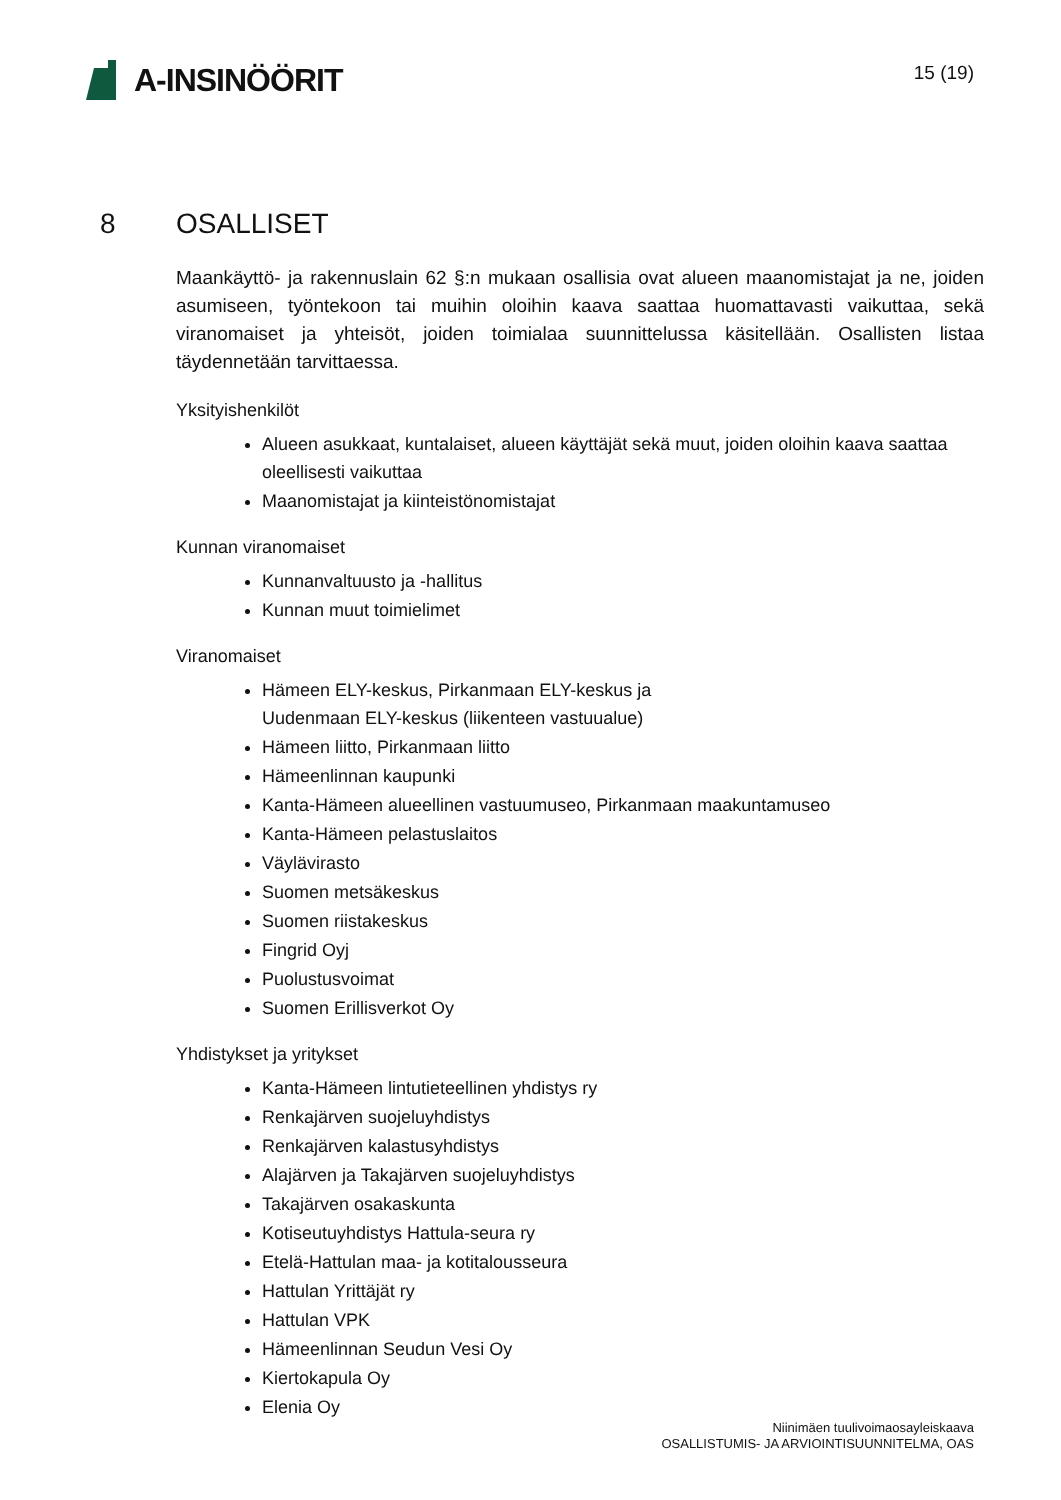A-INSINÖÖRIT
15 (19)
8 OSALLISET
Maankäyttö- ja rakennuslain 62 §:n mukaan osallisia ovat alueen maanomistajat ja ne, joiden asumiseen, työntekoon tai muihin oloihin kaava saattaa huomattavasti vaikuttaa, sekä viranomaiset ja yhteisöt, joiden toimialaa suunnittelussa käsitellään. Osallisten listaa täydennetään tarvittaessa.
Yksityishenkilöt
Alueen asukkaat, kuntalaiset, alueen käyttäjät sekä muut, joiden oloihin kaava saattaa oleellisesti vaikuttaa
Maanomistajat ja kiinteistönomistajat
Kunnan viranomaiset
Kunnanvaltuusto ja -hallitus
Kunnan muut toimielimet
Viranomaiset
Hämeen ELY-keskus, Pirkanmaan ELY-keskus ja
Uudenmaan ELY-keskus (liikenteen vastuualue)
Hämeen liitto, Pirkanmaan liitto
Hämeenlinnan kaupunki
Kanta-Hämeen alueellinen vastuumuseo, Pirkanmaan maakuntamuseo
Kanta-Hämeen pelastuslaitos
Väylävirasto
Suomen metsäkeskus
Suomen riistakeskus
Fingrid Oyj
Puolustusvoimat
Suomen Erillisverkot Oy
Yhdistykset ja yritykset
Kanta-Hämeen lintutieteellinen yhdistys ry
Renkajärven suojeluyhdistys
Renkajärven kalastusyhdistys
Alajärven ja Takajärven suojeluyhdistys
Takajärven osakaskunta
Kotiseutuyhdistys Hattula-seura ry
Etelä-Hattulan maa- ja kotitalousseura
Hattulan Yrittäjät ry
Hattulan VPK
Hämeenlinnan Seudun Vesi Oy
Kiertokapula Oy
Elenia Oy
Niinimäen tuulivoimaosayleiskaava
OSALLISTUMIS- JA ARVIOINTISUUNNITELMA, OAS